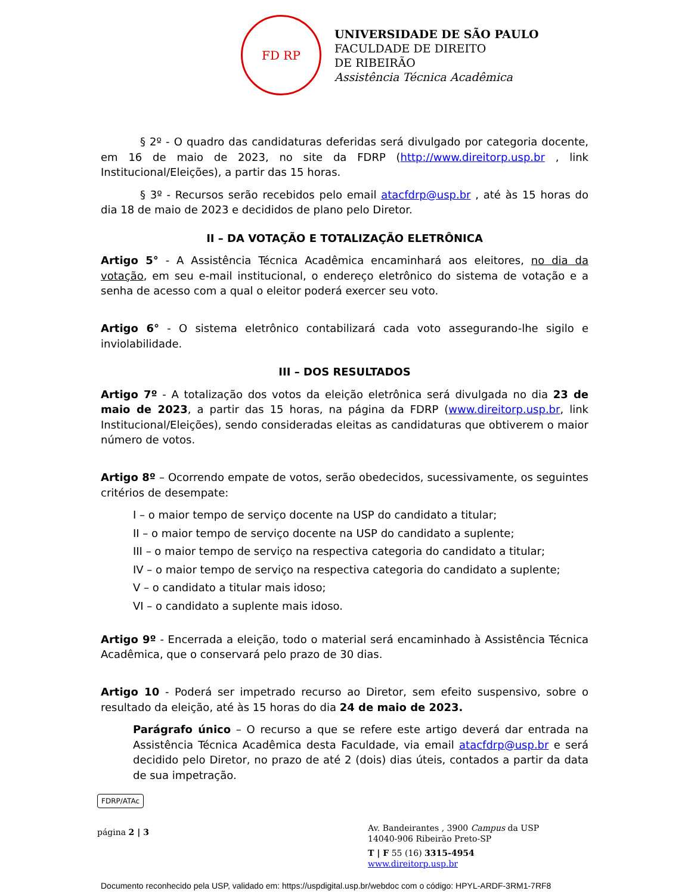FD RP
UNIVERSIDADE DE SÃO PAULO
FACULDADE DE DIREITO
DE RIBEIRÃO
Assistência Técnica Acadêmica
§ 2º - O quadro das candidaturas deferidas será divulgado por categoria docente, em 16 de maio de 2023, no site da FDRP (http://www.direitorp.usp.br , link Institucional/Eleições), a partir das 15 horas.
§ 3º - Recursos serão recebidos pelo email atacfdrp@usp.br , até às 15 horas do dia 18 de maio de 2023 e decididos de plano pelo Diretor.
II – DA VOTAÇÃO E TOTALIZAÇÃO ELETRÔNICA
Artigo 5° - A Assistência Técnica Acadêmica encaminhará aos eleitores, no dia da votação, em seu e-mail institucional, o endereço eletrônico do sistema de votação e a senha de acesso com a qual o eleitor poderá exercer seu voto.
Artigo 6° - O sistema eletrônico contabilizará cada voto assegurando-lhe sigilo e inviolabilidade.
III – DOS RESULTADOS
Artigo 7º - A totalização dos votos da eleição eletrônica será divulgada no dia 23 de maio de 2023, a partir das 15 horas, na página da FDRP (www.direitorp.usp.br, link Institucional/Eleições), sendo consideradas eleitas as candidaturas que obtiverem o maior número de votos.
Artigo 8º – Ocorrendo empate de votos, serão obedecidos, sucessivamente, os seguintes critérios de desempate:
I – o maior tempo de serviço docente na USP do candidato a titular;
II – o maior tempo de serviço docente na USP do candidato a suplente;
III – o maior tempo de serviço na respectiva categoria do candidato a titular;
IV – o maior tempo de serviço na respectiva categoria do candidato a suplente;
V – o candidato a titular mais idoso;
VI – o candidato a suplente mais idoso.
Artigo 9º - Encerrada a eleição, todo o material será encaminhado à Assistência Técnica Acadêmica, que o conservará pelo prazo de 30 dias.
Artigo 10 - Poderá ser impetrado recurso ao Diretor, sem efeito suspensivo, sobre o resultado da eleição, até às 15 horas do dia 24 de maio de 2023.
Parágrafo único – O recurso a que se refere este artigo deverá dar entrada na Assistência Técnica Acadêmica desta Faculdade, via email atacfdrp@usp.br e será decidido pelo Diretor, no prazo de até 2 (dois) dias úteis, contados a partir da data de sua impetração.
FDRP/ATAc
página 2 | 3
Av. Bandeirantes , 3900 Campus da USP
14040-906 Ribeirão Preto-SP
T | F 55 (16) 3315-4954
www.direitorp.usp.br
Documento reconhecido pela USP, validado em: https://uspdigital.usp.br/webdoc com o código: HPYL-ARDF-3RM1-7RF8